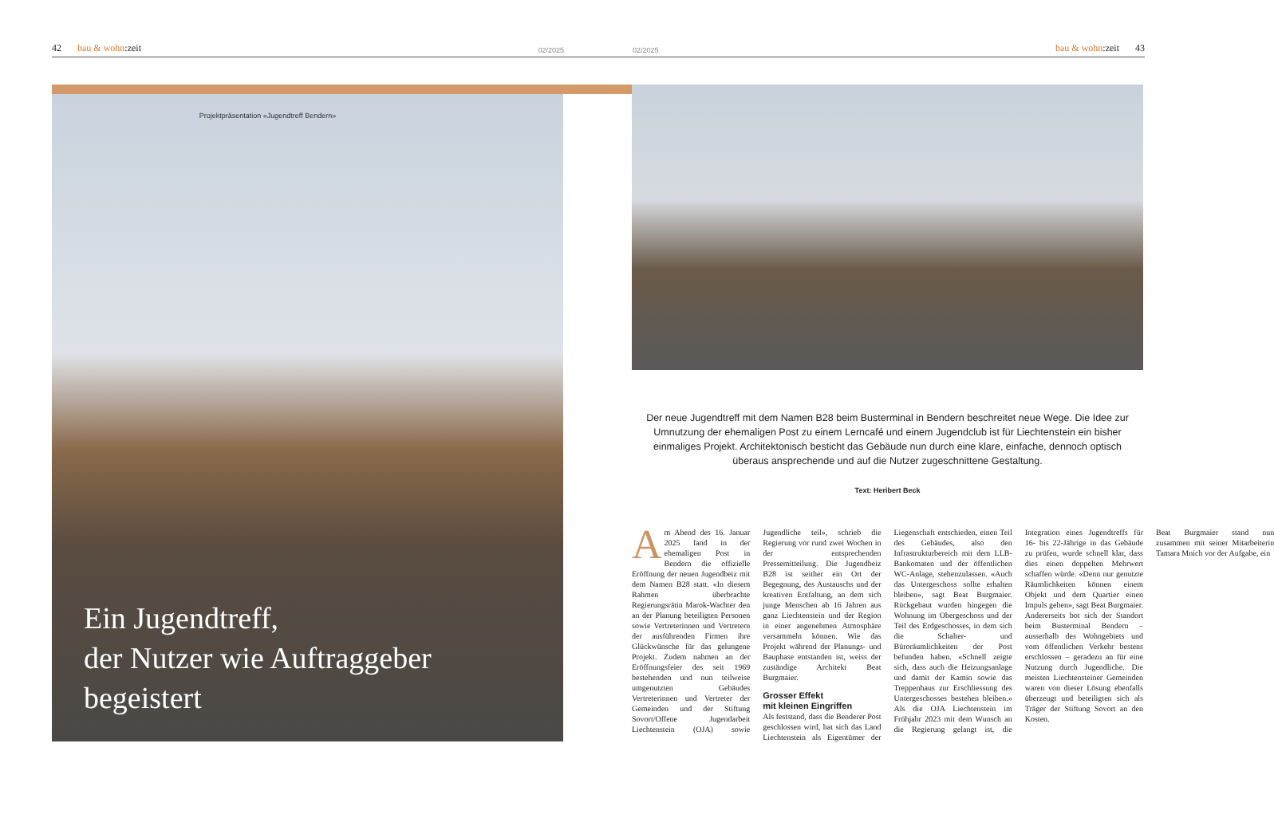42
bau & wohn:zeit
02/2025
02/2025
bau & wohn:zeit
43
Projektpräsentation «Jugendtreff Bendern»
Ein Jugendtreff,
der Nutzer wie Auftraggeber
begeistert
Der neue Jugendtreff mit dem Namen B28 beim Busterminal in Bendern beschreitet neue Wege. Die Idee zur Umnutzung der ehemaligen Post zu einem Lerncafé und einem Jugendclub ist für Liechtenstein ein bisher einmaliges Projekt. Architektonisch besticht das Gebäude nun durch eine klare, einfache, dennoch optisch überaus ansprechende und auf die Nutzer zugeschnittene Gestaltung.
Text: Heribert Beck
Am Abend des 16. Januar 2025 fand in der ehemaligen Post in Bendern die offizielle Eröffnung der neuen Jugendbeiz mit dem Namen B28 statt. «In diesem Rahmen überbrachte Regierungsrätin Marok-Wachter den an der Planung beteiligten Personen sowie Vertreterinnen und Vertretern der ausführenden Firmen ihre Glückwünsche für das gelungene Projekt. Zudem nahmen an der Eröffnungsfeier des seit 1969 bestehenden und nun teilweise umgenutzten Gebäudes Vertreterinnen und Vertreter der Gemeinden und der Stiftung Sovort/Offene Jugendarbeit Liechtenstein (OJA) sowie Jugendliche teil», schrieb die Regierung vor rund zwei Wochen in der entsprechenden Pressemitteilung. Die Jugendbeiz B28 ist seither ein Ort der Begegnung, des Austauschs und der kreativen Entfaltung, an dem sich junge Menschen ab 16 Jahren aus ganz Liechtenstein und der Region in einer angenehmen Atmosphäre versammeln können. Wie das Projekt während der Planungs- und Bauphase entstanden ist, weiss der zuständige Architekt Beat Burgmaier.
Grosser Effekt
mit kleinen Eingriffen
Als feststand, dass die Benderer Post geschlossen wird, hat sich das Land Liechtenstein als Eigentümer der Liegenschaft entschieden, einen Teil des Gebäudes, also den Infrastrukturbereich mit dem LLB-Bankomaten und der öffentlichen WC-Anlage, stehenzulassen. «Auch das Untergeschoss sollte erhalten bleiben», sagt Beat Burgmaier. Rückgebaut wurden hingegen die Wohnung im Obergeschoss und der Teil des Erdgeschosses, in dem sich die Schalter- und Büroräumlichkeiten der Post befunden haben. «Schnell zeigte sich, dass auch die Heizungsanlage und damit der Kamin sowie das Treppenhaus zur Erschliessung des Untergeschosses bestehen bleiben.» Als die OJA Liechtenstein im Frühjahr 2023 mit dem Wunsch an die Regierung gelangt ist, die Integration eines Jugendtreffs für 16- bis 22-Jährige in das Gebäude zu prüfen, wurde schnell klar, dass dies einen doppelten Mehrwert schaffen würde. «Denn nur genutzte Räumlichkeiten können einem Objekt und dem Quartier einen Impuls geben», sagt Beat Burgmaier. Andererseits bot sich der Standort beim Busterminal Bendern – ausserhalb des Wohngebiets und vom öffentlichen Verkehr bestens erschlossen – geradezu an für eine Nutzung durch Jugendliche. Die meisten Liechtensteiner Gemeinden waren von dieser Lösung ebenfalls überzeugt und beteiligten sich als Träger der Stiftung Sovort an den Kosten.
Beat Burgmaier stand nun zusammen mit seiner Mitarbeiterin Tamara Mnich vor der Aufgabe, ein